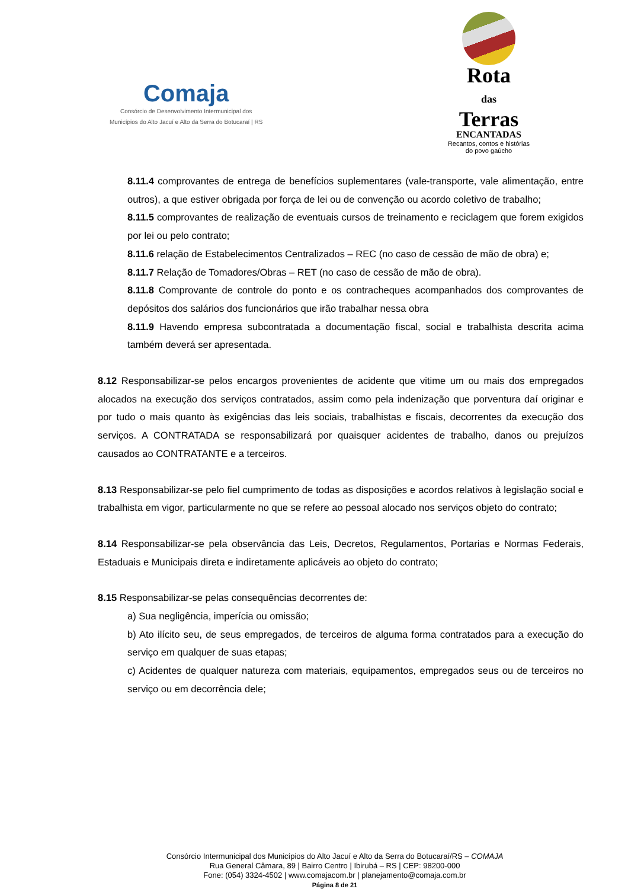Comaja
Consórcio de Desenvolvimento Intermunicipal dos
Municípios do Alto Jacuí e Alto da Serra do Botucaraí | RS
Rota
das
Terras
ENCANTADAS
Recantos, contos e histórias
do povo gaúcho
8.11.4 comprovantes de entrega de benefícios suplementares (vale-transporte, vale alimentação, entre outros), a que estiver obrigada por força de lei ou de convenção ou acordo coletivo de trabalho;
8.11.5 comprovantes de realização de eventuais cursos de treinamento e reciclagem que forem exigidos por lei ou pelo contrato;
8.11.6 relação de Estabelecimentos Centralizados – REC (no caso de cessão de mão de obra) e;
8.11.7 Relação de Tomadores/Obras – RET (no caso de cessão de mão de obra).
8.11.8 Comprovante de controle do ponto e os contracheques acompanhados dos comprovantes de depósitos dos salários dos funcionários que irão trabalhar nessa obra
8.11.9 Havendo empresa subcontratada a documentação fiscal, social e trabalhista descrita acima também deverá ser apresentada.
8.12 Responsabilizar-se pelos encargos provenientes de acidente que vitime um ou mais dos empregados alocados na execução dos serviços contratados, assim como pela indenização que porventura daí originar e por tudo o mais quanto às exigências das leis sociais, trabalhistas e fiscais, decorrentes da execução dos serviços. A CONTRATADA se responsabilizará por quaisquer acidentes de trabalho, danos ou prejuízos causados ao CONTRATANTE e a terceiros.
8.13 Responsabilizar-se pelo fiel cumprimento de todas as disposições e acordos relativos à legislação social e trabalhista em vigor, particularmente no que se refere ao pessoal alocado nos serviços objeto do contrato;
8.14 Responsabilizar-se pela observância das Leis, Decretos, Regulamentos, Portarias e Normas Federais, Estaduais e Municipais direta e indiretamente aplicáveis ao objeto do contrato;
8.15 Responsabilizar-se pelas consequências decorrentes de:
a) Sua negligência, imperícia ou omissão;
b) Ato ilícito seu, de seus empregados, de terceiros de alguma forma contratados para a execução do serviço em qualquer de suas etapas;
c) Acidentes de qualquer natureza com materiais, equipamentos, empregados seus ou de terceiros no serviço ou em decorrência dele;
Consórcio Intermunicipal dos Municípios do Alto Jacuí e Alto da Serra do Botucaraí/RS – COMAJA
Rua General Câmara, 89 | Bairro Centro | Ibirubá – RS | CEP: 98200-000
Fone: (054) 3324-4502 | www.comajacom.br | planejamento@comaja.com.br
Página 8 de 21